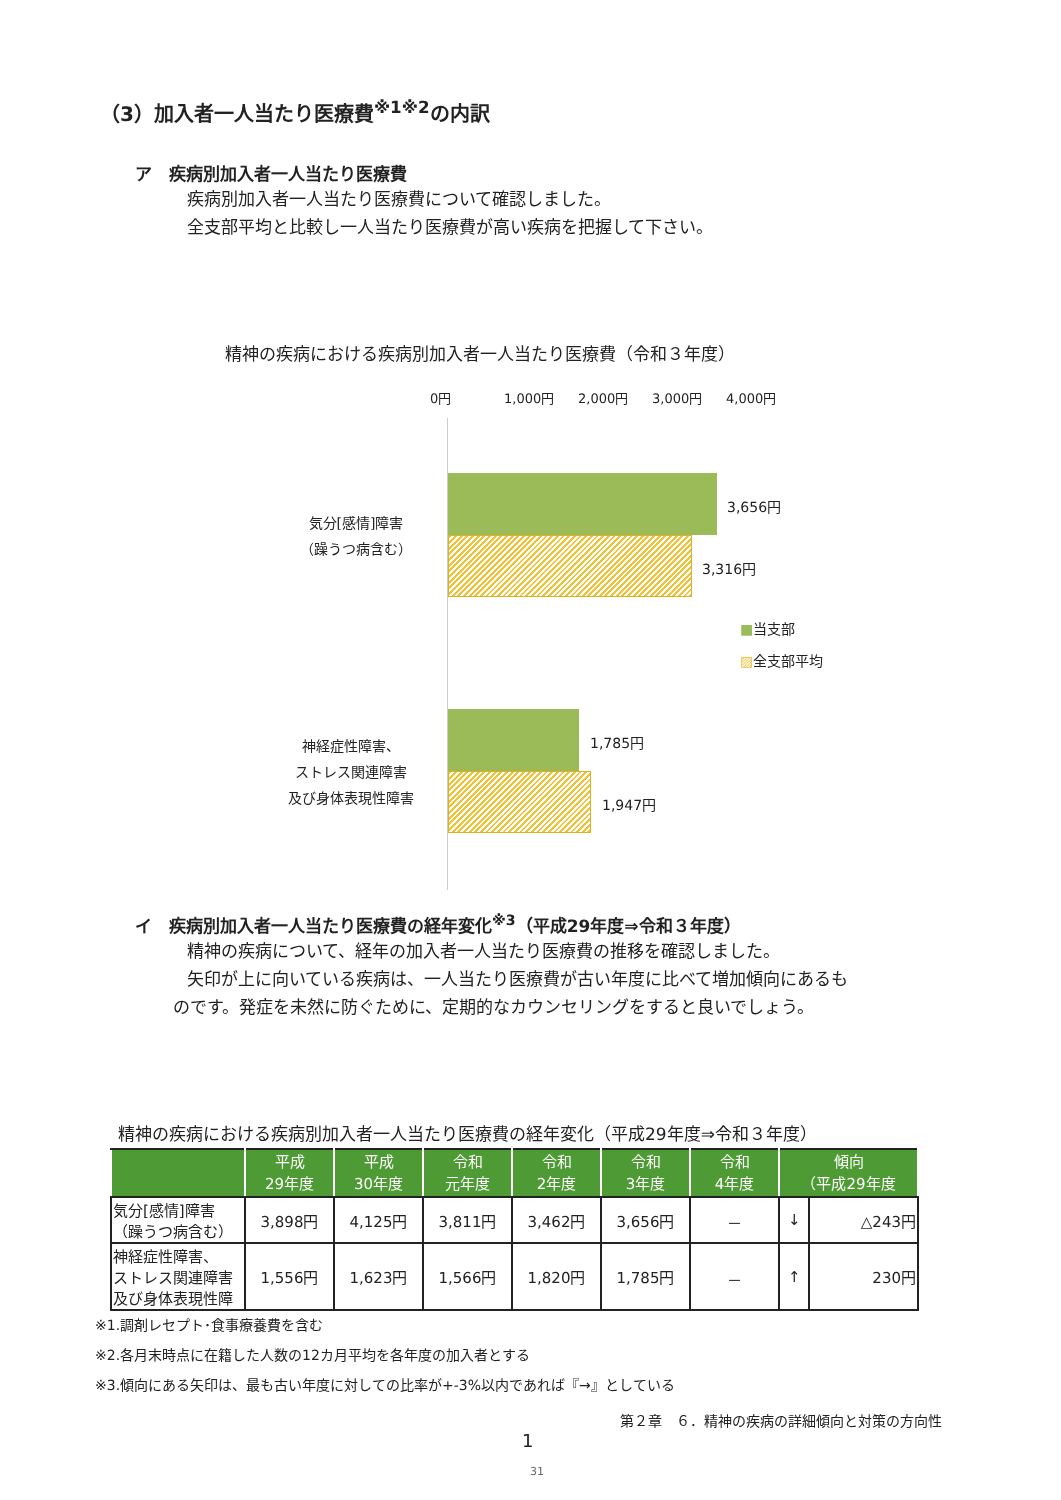（3）加入者一人当たり医療費<sup>※1※2</sup>の内訳
ア　疾病別加入者一人当たり医療費
疾病別加入者一人当たり医療費について確認しました。
全支部平均と比較し一人当たり医療費が高い疾病を把握して下さい。
精神の疾病における疾病別加入者一人当たり医療費（令和３年度）
0円 1,000円 2,000円 3,000円 4,000円
気分[感情]障害
（躁うつ病含む）
3,656円
3,316円
■当支部
▨全支部平均
神経症性障害、
ストレス関連障害
及び身体表現性障害
1,785円
1,947円
イ　疾病別加入者一人当たり医療費の経年変化<sup>※3</sup>（平成29年度⇒令和３年度）
精神の疾病について、経年の加入者一人当たり医療費の推移を確認しました。
矢印が上に向いている疾病は、一人当たり医療費が古い年度に比べて増加傾向にあるも
のです。発症を未然に防ぐために、定期的なカウンセリングをすると良いでしょう。
精神の疾病における疾病別加入者一人当たり医療費の経年変化（平成29年度⇒令和３年度）
| | 平成 29年度 | 平成 30年度 | 令和 元年度 | 令和 2年度 | 令和 3年度 | 令和 4年度 | 傾向 （平成29年度 | |
| --- | --- | --- | --- | --- | --- | --- | --- | --- |
| 気分[感情]障害 （躁うつ病含む） | 3,898円 | 4,125円 | 3,811円 | 3,462円 | 3,656円 | － | ↓ | △243円 |
| 神経症性障害、 ストレス関連障害 及び身体表現性障 | 1,556円 | 1,623円 | 1,566円 | 1,820円 | 1,785円 | － | ↑ | 230円 |
※1.調剤レセプト･食事療養費を含む
※2.各月末時点に在籍した人数の12カ月平均を各年度の加入者とする
※3.傾向にある矢印は、最も古い年度に対しての比率が+-3%以内であれば『→』としている
第２章　６．精神の疾病の詳細傾向と対策の方向性
1
31